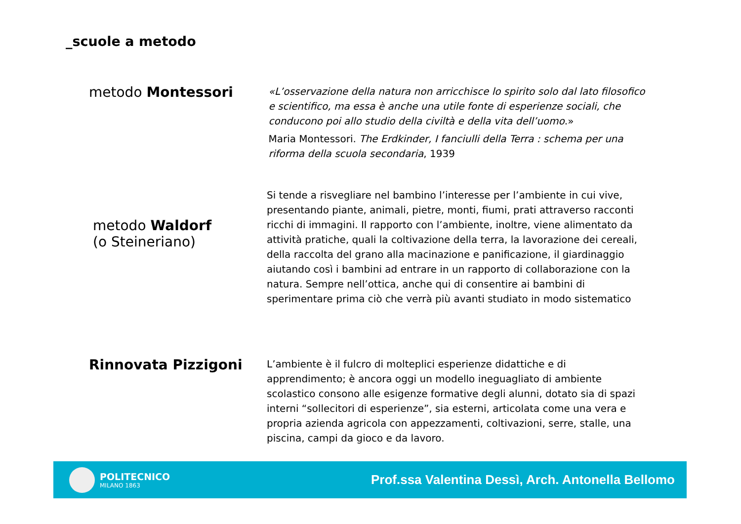_scuole a metodo
metodo Montessori
«L’osservazione della natura non arricchisce lo spirito solo dal lato filosofico e scientifico, ma essa è anche una utile fonte di esperienze sociali, che conducono poi allo studio della civiltà e della vita dell’uomo.»
Maria Montessori. The Erdkinder, I fanciulli della Terra : schema per una riforma della scuola secondaria, 1939
metodo Waldorf
(o Steineriano)
Si tende a risvegliare nel bambino l’interesse per l’ambiente in cui vive, presentando piante, animali, pietre, monti, fiumi, prati attraverso racconti ricchi di immagini. Il rapporto con l’ambiente, inoltre, viene alimentato da attività pratiche, quali la coltivazione della terra, la lavorazione dei cereali, della raccolta del grano alla macinazione e panificazione, il giardinaggio aiutando così i bambini ad entrare in un rapporto di collaborazione con la natura. Sempre nell’ottica, anche qui di consentire ai bambini di sperimentare prima ciò che verrà più avanti studiato in modo sistematico
Rinnovata Pizzigoni
L’ambiente è il fulcro di molteplici esperienze didattiche e di apprendimento; è ancora oggi un modello ineguagliato di ambiente scolastico consono alle esigenze formative degli alunni, dotato sia di spazi interni “sollecitori di esperienze”, sia esterni, articolata come una vera e propria azienda agricola con appezzamenti, coltivazioni, serre, stalle, una piscina, campi da gioco e da lavoro.
POLITECNICO
MILANO 1863
Prof.ssa Valentina Dessì, Arch. Antonella Bellomo